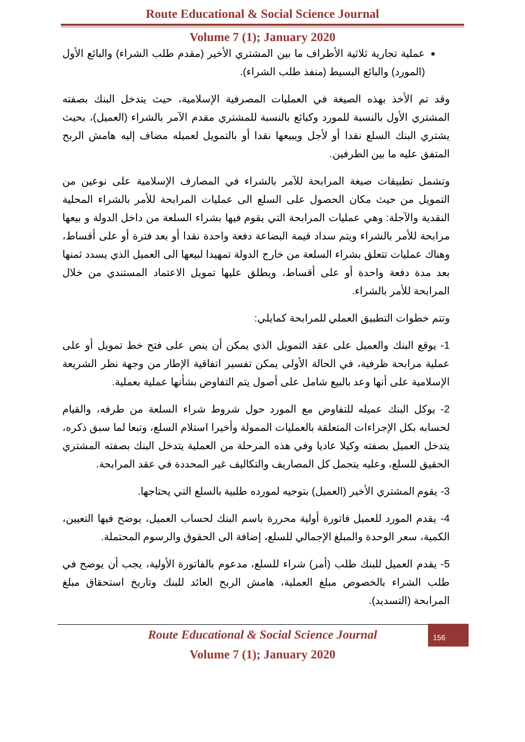Route Educational & Social Science Journal
Volume 7 (1); January 2020
عملية تجارية ثلاثية الأطراف ما بين المشتري الأخير (مقدم طلب الشراء) والبائع الأول (المورد) والبائع البسيط (منفذ طلب الشراء).
وقد تم الأخذ بهذه الصيغة في العمليات المصرفية الإسلامية، حيث يتدخل البنك بصفته المشتري الأول بالنسبة للمورد وكبائع بالنسبة للمشتري مقدم الآمر بالشراء (العميل)، بحيث يشتري البنك السلع نقدا أو لأجل ويبيعها نقدا أو بالتمويل لعميله مضاف إليه هامش الربح المتفق عليه ما بين الطرفين.
وتشمل تطبيقات صيغة المرابحة للآمر بالشراء في المصارف الإسلامية على نوعين من التمويل من حيث مكان الحصول على السلع الى عمليات المرابحة للأمر بالشراء المحلية النقدية والآجلة: وهي عمليات المرابحة التي يقوم فيها بشراء السلعة من داخل الدولة و بيعها مرابحة للأمر بالشراء ويتم سداد قيمة البضاعة دفعة واحدة نقدا أو بعد فترة أو على أقساط، وهناك عمليات تتعلق بشراء السلعة من خارج الدولة تمهيدا لبيعها الى العميل الذي يسدد ثمنها بعد مدة دفعة واحدة أو على أقساط، ويطلق عليها تمويل الاعتماد المستندي من خلال المرابحة للأمر بالشراء.
وتتم خطوات التطبيق العملي للمرابحة كمايلي:
1- يوقع البنك والعميل على عقد التمويل الذي يمكن أن ينص على فتح خط تمويل أو على عملية مرابحة ظرفية، في الحالة الأولى يمكن تفسير اتفاقية الإطار من وجهة نظر الشريعة الإسلامية على أنها وعد بالبيع شامل على أصول يتم التفاوض بشأنها عملية بعملية.
2- يوكل البنك عميله للتفاوض مع المورد حول شروط شراء السلعة من طرفه، والقيام لحسابه بكل الإجراءات المتعلقة بالعمليات الممولة وأخيرا استلام السلع، وتبعا لما سبق ذكره، يتدخل العميل بصفته وكيلا عاديا وفي هذه المرحلة من العملية يتدخل البنك بصفته المشتري الحقيق للسلع، وعليه يتحمل كل المصاريف والتكاليف غير المحددة في عقد المرابحة.
3- يقوم المشتري الأخير (العميل) بتوجيه لمورده طلبية بالسلع التي يحتاجها.
4- يقدم المورد للعميل فاتورة أولية محررة باسم البنك لحساب العميل، يوضح فيها التعيين، الكمية، سعر الوحدة والمبلغ الإجمالي للسلع، إضافة الى الحقوق والرسوم المحتملة.
5- يقدم العميل للبنك طلب (أمر) شراء للسلع، مدعوم بالفاتورة الأولية، يجب أن يوضح في طلب الشراء بالخصوص مبلغ العملية، هامش الربح العائد للبنك وتاريخ استحقاق مبلغ المرابحة (التسديد).
156
Route Educational & Social Science Journal
Volume 7 (1); January 2020